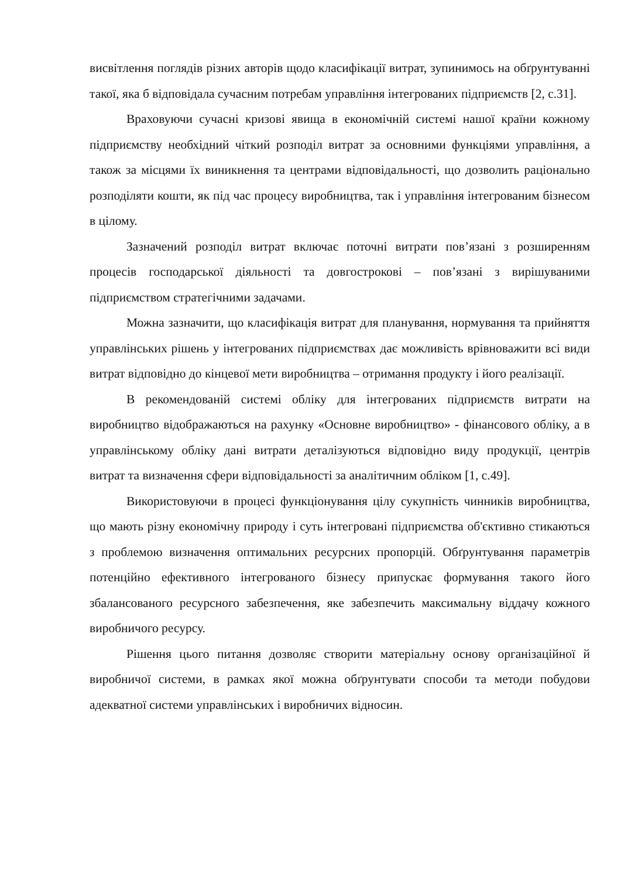висвітлення поглядів різних авторів щодо класифікації витрат, зупинимось на обґрунтуванні такої, яка б відповідала сучасним потребам управління інтегрованих підприємств [2, с.31].
Враховуючи сучасні кризові явища в економічній системі нашої країни кожному підприємству необхідний чіткий розподіл витрат за основними функціями управління, а також за місцями їх виникнення та центрами відповідальності, що дозволить раціонально розподіляти кошти, як під час процесу виробництва, так і управління інтегрованим бізнесом в цілому.
Зазначений розподіл витрат включає поточні витрати пов’язані з розширенням процесів господарської діяльності та довгострокові – пов’язані з вирішуваними підприємством стратегічними задачами.
Можна зазначити, що класифікація витрат для планування, нормування та прийняття управлінських рішень у інтегрованих підприємствах дає можливість врівноважити всі види витрат відповідно до кінцевої мети виробництва – отримання продукту і його реалізації.
В рекомендованій системі обліку для інтегрованих підприємств витрати на виробництво відображаються на рахунку «Основне виробництво» - фінансового обліку, а в управлінському обліку дані витрати деталізуються відповідно виду продукції, центрів витрат та визначення сфери відповідальності за аналітичним обліком [1, с.49].
Використовуючи в процесі функціонування цілу сукупність чинників виробництва, що мають різну економічну природу і суть інтегровані підприємства об'єктивно стикаються з проблемою визначення оптимальних ресурсних пропорцій. Обґрунтування параметрів потенційно ефективного інтегрованого бізнесу припускає формування такого його збалансованого ресурсного забезпечення, яке забезпечить максимальну віддачу кожного виробничого ресурсу.
Рішення цього питання дозволяє створити матеріальну основу організаційної й виробничої системи, в рамках якої можна обґрунтувати способи та методи побудови адекватної системи управлінських і виробничих відносин.